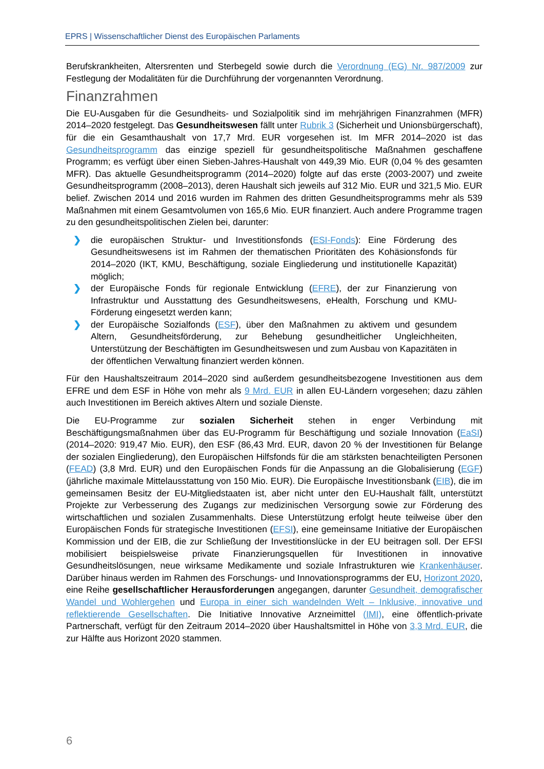EPRS | Wissenschaftlicher Dienst des Europäischen Parlaments
Berufskrankheiten, Altersrenten und Sterbegeld sowie durch die Verordnung (EG) Nr. 987/2009 zur Festlegung der Modalitäten für die Durchführung der vorgenannten Verordnung.
Finanzrahmen
Die EU-Ausgaben für die Gesundheits- und Sozialpolitik sind im mehrjährigen Finanzrahmen (MFR) 2014–2020 festgelegt. Das Gesundheitswesen fällt unter Rubrik 3 (Sicherheit und Unionsbürgerschaft), für die ein Gesamthaushalt von 17,7 Mrd. EUR vorgesehen ist. Im MFR 2014–2020 ist das Gesundheitsprogramm das einzige speziell für gesundheitspolitische Maßnahmen geschaffene Programm; es verfügt über einen Sieben-Jahres-Haushalt von 449,39 Mio. EUR (0,04 % des gesamten MFR). Das aktuelle Gesundheitsprogramm (2014–2020) folgte auf das erste (2003-2007) und zweite Gesundheitsprogramm (2008–2013), deren Haushalt sich jeweils auf 312 Mio. EUR und 321,5 Mio. EUR belief. Zwischen 2014 und 2016 wurden im Rahmen des dritten Gesundheitsprogramms mehr als 539 Maßnahmen mit einem Gesamtvolumen von 165,6 Mio. EUR finanziert. Auch andere Programme tragen zu den gesundheitspolitischen Zielen bei, darunter:
❯ die europäischen Struktur- und Investitionsfonds (ESI-Fonds): Eine Förderung des Gesundheitswesens ist im Rahmen der thematischen Prioritäten des Kohäsionsfonds für 2014–2020 (IKT, KMU, Beschäftigung, soziale Eingliederung und institutionelle Kapazität) möglich;
❯ der Europäische Fonds für regionale Entwicklung (EFRE), der zur Finanzierung von Infrastruktur und Ausstattung des Gesundheitswesens, eHealth, Forschung und KMU-Förderung eingesetzt werden kann;
❯ der Europäische Sozialfonds (ESF), über den Maßnahmen zu aktivem und gesundem Altern, Gesundheitsförderung, zur Behebung gesundheitlicher Ungleichheiten, Unterstützung der Beschäftigten im Gesundheitswesen und zum Ausbau von Kapazitäten in der öffentlichen Verwaltung finanziert werden können.
Für den Haushaltszeitraum 2014–2020 sind außerdem gesundheitsbezogene Investitionen aus dem EFRE und dem ESF in Höhe von mehr als 9 Mrd. EUR in allen EU-Ländern vorgesehen; dazu zählen auch Investitionen im Bereich aktives Altern und soziale Dienste.
Die EU-Programme zur sozialen Sicherheit stehen in enger Verbindung mit Beschäftigungsmaßnahmen über das EU-Programm für Beschäftigung und soziale Innovation (EaSI) (2014–2020: 919,47 Mio. EUR), den ESF (86,43 Mrd. EUR, davon 20 % der Investitionen für Belange der sozialen Eingliederung), den Europäischen Hilfsfonds für die am stärksten benachteiligten Personen (FEAD) (3,8 Mrd. EUR) und den Europäischen Fonds für die Anpassung an die Globalisierung (EGF) (jährliche maximale Mittelausstattung von 150 Mio. EUR). Die Europäische Investitionsbank (EIB), die im gemeinsamen Besitz der EU-Mitgliedstaaten ist, aber nicht unter den EU-Haushalt fällt, unterstützt Projekte zur Verbesserung des Zugangs zur medizinischen Versorgung sowie zur Förderung des wirtschaftlichen und sozialen Zusammenhalts. Diese Unterstützung erfolgt heute teilweise über den Europäischen Fonds für strategische Investitionen (EFSI), eine gemeinsame Initiative der Europäischen Kommission und der EIB, die zur Schließung der Investitionslücke in der EU beitragen soll. Der EFSI mobilisiert beispielsweise private Finanzierungsquellen für Investitionen in innovative Gesundheitslösungen, neue wirksame Medikamente und soziale Infrastrukturen wie Krankenhäuser. Darüber hinaus werden im Rahmen des Forschungs- und Innovationsprogramms der EU, Horizont 2020, eine Reihe gesellschaftlicher Herausforderungen angegangen, darunter Gesundheit, demografischer Wandel und Wohlergehen und Europa in einer sich wandelnden Welt – Inklusive, innovative und reflektierende Gesellschaften. Die Initiative Innovative Arzneimittel (IMI), eine öffentlich-private Partnerschaft, verfügt für den Zeitraum 2014–2020 über Haushaltsmittel in Höhe von 3,3 Mrd. EUR, die zur Hälfte aus Horizont 2020 stammen.
6